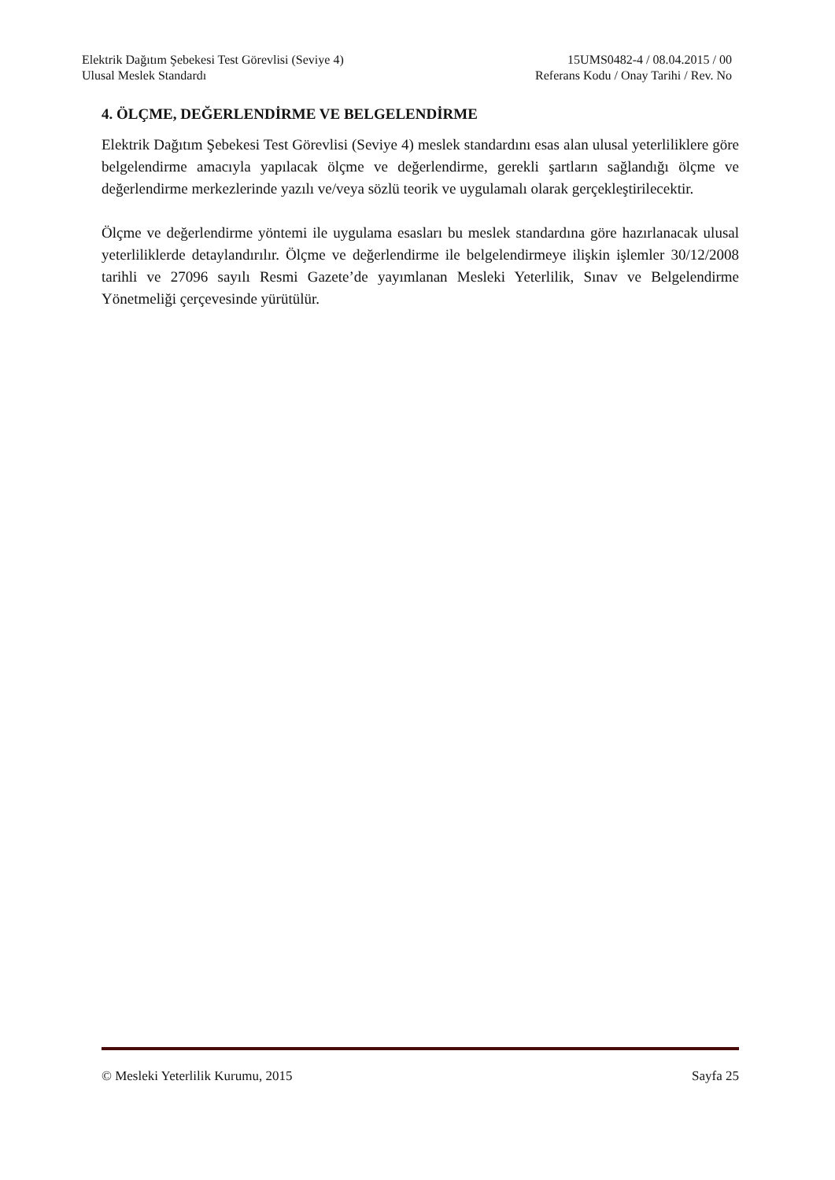Elektrik Dağıtım Şebekesi Test Görevlisi (Seviye 4) 15UMS0482-4 / 08.04.2015 / 00
Ulusal Meslek Standardı Referans Kodu / Onay Tarihi / Rev. No
4. ÖLÇME, DEĞERLENDİRME VE BELGELENDİRME
Elektrik Dağıtım Şebekesi Test Görevlisi (Seviye 4) meslek standardını esas alan ulusal yeterliliklere göre belgelendirme amacıyla yapılacak ölçme ve değerlendirme, gerekli şartların sağlandığı ölçme ve değerlendirme merkezlerinde yazılı ve/veya sözlü teorik ve uygulamalı olarak gerçekleştirilecektir.
Ölçme ve değerlendirme yöntemi ile uygulama esasları bu meslek standardına göre hazırlanacak ulusal yeterliliklerde detaylandırılır. Ölçme ve değerlendirme ile belgelendirmeye ilişkin işlemler 30/12/2008 tarihli ve 27096 sayılı Resmi Gazete’de yayımlanan Mesleki Yeterlilik, Sınav ve Belgelendirme Yönetmeliği çerçevesinde yürütülür.
© Mesleki Yeterlilik Kurumu, 2015 Sayfa 25